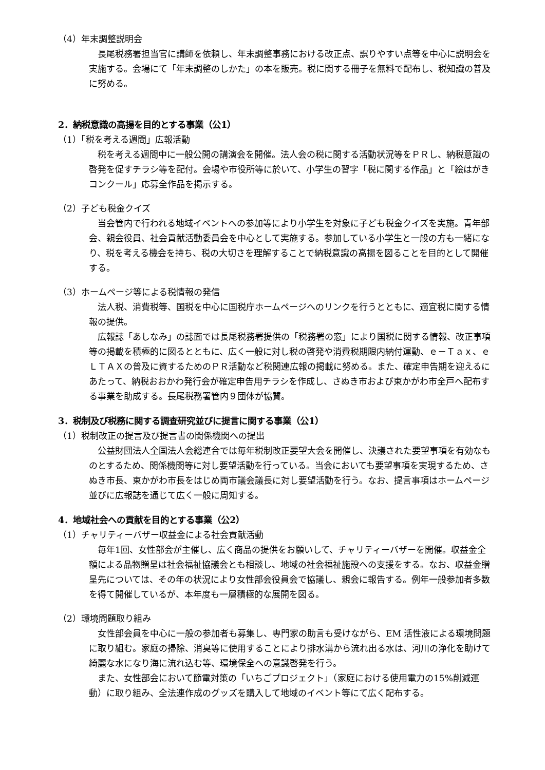（4）年末調整説明会
長尾税務署担当官に講師を依頼し、年末調整事務における改正点、誤りやすい点等を中心に説明会を実施する。会場にて「年末調整のしかた」の本を販売。税に関する冊子を無料で配布し、税知識の普及に努める。
2．納税意識の高揚を目的とする事業（公1）
（1）「税を考える週間」広報活動
税を考える週間中に一般公開の講演会を開催。法人会の税に関する活動状況等をＰＲし、納税意識の啓発を促すチラシ等を配付。会場や市役所等に於いて、小学生の習字「税に関する作品」と「絵はがきコンクール」応募全作品を掲示する。
（2）子ども税金クイズ
当会管内で行われる地域イベントへの参加等により小学生を対象に子ども税金クイズを実施。青年部会、親会役員、社会貢献活動委員会を中心として実施する。参加している小学生と一般の方も一緒になり、税を考える機会を持ち、税の大切さを理解することで納税意識の高揚を図ることを目的として開催する。
（3）ホームページ等による税情報の発信
法人税、消費税等、国税を中心に国税庁ホームページへのリンクを行うとともに、適宜税に関する情報の提供。
広報誌「あしなみ」の誌面では長尾税務署提供の「税務署の窓」により国税に関する情報、改正事項等の掲載を積極的に図るとともに、広く一般に対し税の啓発や消費税期限内納付運動、ｅ－Ｔａｘ、ｅＬＴＡＸの普及に資するためのＰＲ活動など税関連広報の掲載に努める。また、確定申告期を迎えるにあたって、納税おおかわ発行会が確定申告用チラシを作成し、さぬき市および東かがわ市全戸へ配布する事業を助成する。長尾税務署管内９団体が協賛。
3．税制及び税務に関する調査研究並びに提言に関する事業（公1）
（1）税制改正の提言及び提言書の関係機関への提出
公益財団法人全国法人会総連合では毎年税制改正要望大会を開催し、決議された要望事項を有効なものとするため、関係機関等に対し要望活動を行っている。当会においても要望事項を実現するため、さぬき市長、東かがわ市長をはじめ両市議会議長に対し要望活動を行う。なお、提言事項はホームページ並びに広報誌を通じて広く一般に周知する。
4．地域社会への貢献を目的とする事業（公2）
（1）チャリティーバザー収益金による社会貢献活動
毎年1回、女性部会が主催し、広く商品の提供をお願いして、チャリティーバザーを開催。収益金全額による品物贈呈は社会福祉協議会とも相談し、地域の社会福祉施設への支援をする。なお、収益金贈呈先については、その年の状況により女性部会役員会で協議し、親会に報告する。例年一般参加者多数を得て開催しているが、本年度も一層積極的な展開を図る。
（2）環境問題取り組み
女性部会員を中心に一般の参加者も募集し、専門家の助言も受けながら、EM 活性液による環境問題に取り組む。家庭の掃除、消臭等に使用することにより排水溝から流れ出る水は、河川の浄化を助けて綺麗な水になり海に流れ込む等、環境保全への意識啓発を行う。
また、女性部会において節電対策の「いちごプロジェクト」（家庭における使用電力の15%削減運動）に取り組み、全法連作成のグッズを購入して地域のイベント等にて広く配布する。